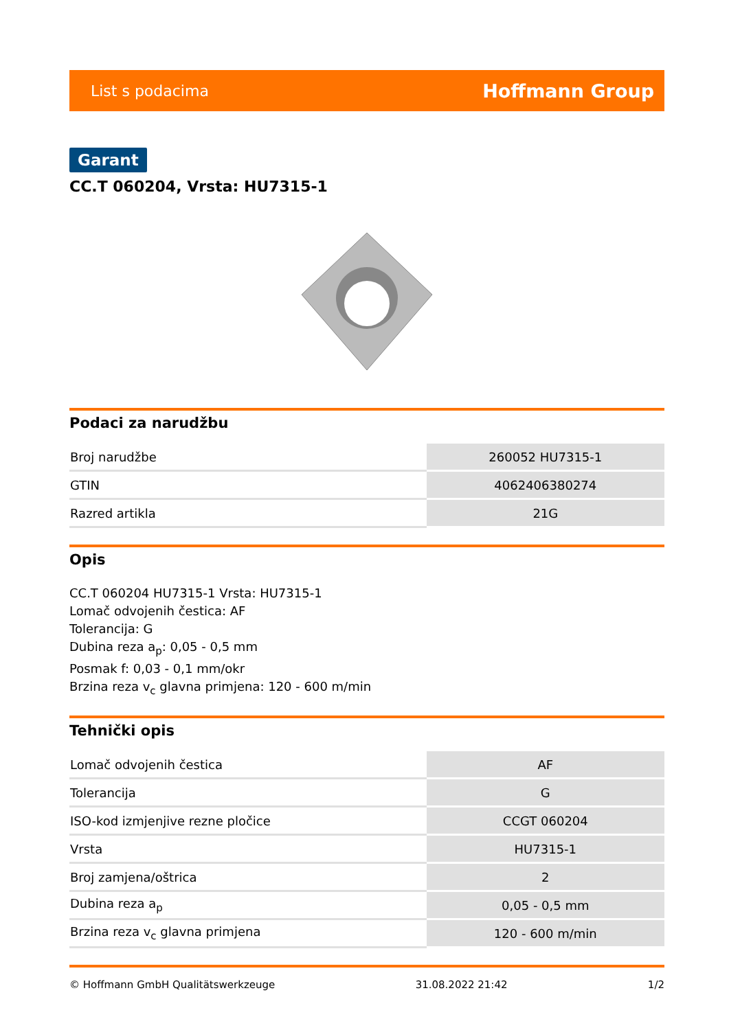List s podacima Hoffmann Group
Garant
CC.T 060204, Vrsta: HU7315-1
Podaci za narudžbu
| Broj narudžbe | 260052 HU7315-1 |
| GTIN | 4062406380274 |
| Razred artikla | 21G |
Opis
CC.T 060204 HU7315-1 Vrsta: HU7315-1
Lomač odvojenih čestica: AF
Tolerancija: G
Dubina reza a<sub>p</sub>: 0,05 - 0,5 mm
Posmak f: 0,03 - 0,1 mm/okr
Brzina reza v<sub>c</sub> glavna primjena: 120 - 600 m/min
Tehnički opis
| Lomač odvojenih čestica | AF |
| Tolerancija | G |
| ISO-kod izmjenjive rezne pločice | CCGT 060204 |
| Vrsta | HU7315-1 |
| Broj zamjena/oštrica | 2 |
| Dubina reza a<sub>p</sub> | 0,05 - 0,5 mm |
| Brzina reza v<sub>c</sub> glavna primjena | 120 - 600 m/min |
© Hoffmann GmbH Qualitätswerkzeuge 31.08.2022 21:42 1/2